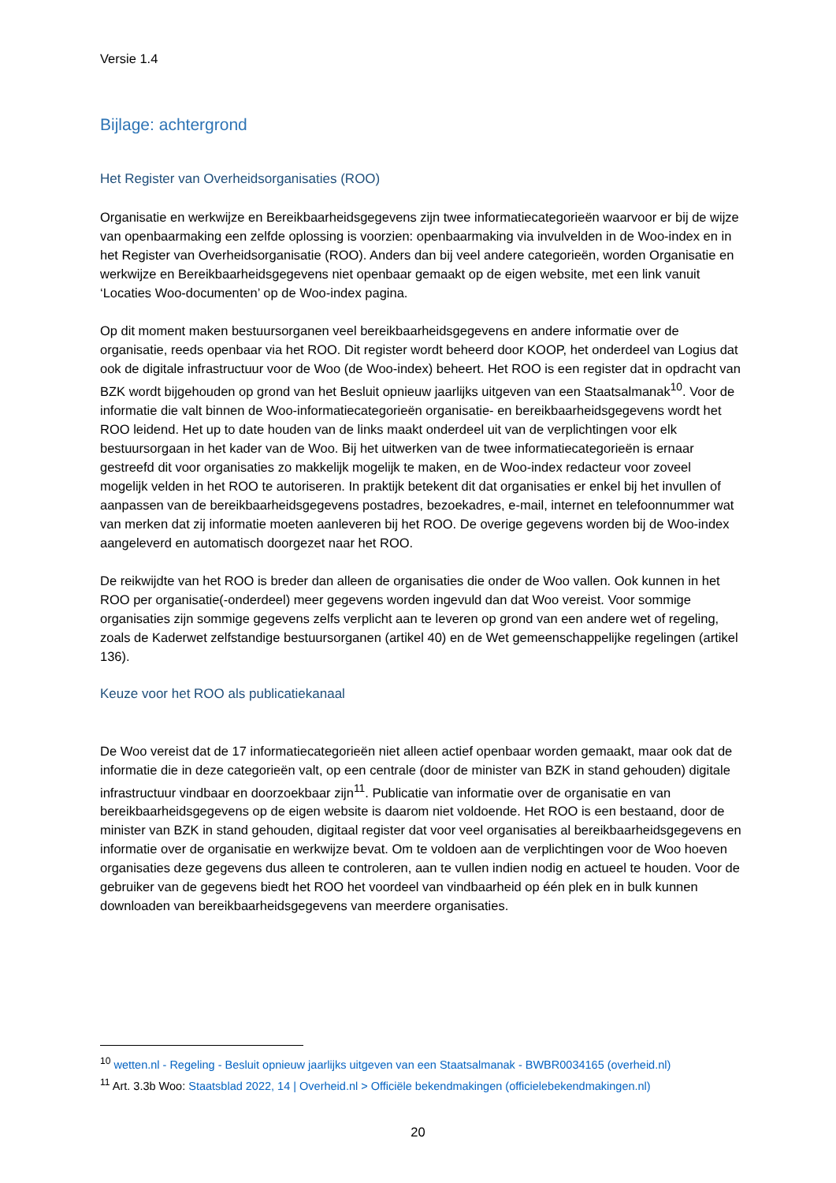Versie 1.4
Bijlage: achtergrond
Het Register van Overheidsorganisaties (ROO)
Organisatie en werkwijze en Bereikbaarheidsgegevens zijn twee informatiecategorieën waarvoor er bij de wijze van openbaarmaking een zelfde oplossing is voorzien: openbaarmaking via invulvelden in de Woo-index en in het Register van Overheidsorganisatie (ROO). Anders dan bij veel andere categorieën, worden Organisatie en werkwijze en Bereikbaarheidsgegevens niet openbaar gemaakt op de eigen website, met een link vanuit ‘Locaties Woo-documenten’ op de Woo-index pagina.
Op dit moment maken bestuursorganen veel bereikbaarheidsgegevens en andere informatie over de organisatie, reeds openbaar via het ROO. Dit register wordt beheerd door KOOP, het onderdeel van Logius dat ook de digitale infrastructuur voor de Woo (de Woo-index) beheert. Het ROO is een register dat in opdracht van BZK wordt bijgehouden op grond van het Besluit opnieuw jaarlijks uitgeven van een Staatsalmanak<sup>10</sup>. Voor de informatie die valt binnen de Woo-informatiecategorieën organisatie- en bereikbaarheidsgegevens wordt het ROO leidend. Het up to date houden van de links maakt onderdeel uit van de verplichtingen voor elk bestuursorgaan in het kader van de Woo. Bij het uitwerken van de twee informatiecategorieën is ernaar gestreefd dit voor organisaties zo makkelijk mogelijk te maken, en de Woo-index redacteur voor zoveel mogelijk velden in het ROO te autoriseren. In praktijk betekent dit dat organisaties er enkel bij het invullen of aanpassen van de bereikbaarheidsgegevens postadres, bezoekadres, e-mail, internet en telefoonnummer wat van merken dat zij informatie moeten aanleveren bij het ROO. De overige gegevens worden bij de Woo-index aangeleverd en automatisch doorgezet naar het ROO.
De reikwijdte van het ROO is breder dan alleen de organisaties die onder de Woo vallen. Ook kunnen in het ROO per organisatie(-onderdeel) meer gegevens worden ingevuld dan dat Woo vereist. Voor sommige organisaties zijn sommige gegevens zelfs verplicht aan te leveren op grond van een andere wet of regeling, zoals de Kaderwet zelfstandige bestuursorganen (artikel 40) en de Wet gemeenschappelijke regelingen (artikel 136).
Keuze voor het ROO als publicatiekanaal
De Woo vereist dat de 17 informatiecategorieën niet alleen actief openbaar worden gemaakt, maar ook dat de informatie die in deze categorieën valt, op een centrale (door de minister van BZK in stand gehouden) digitale infrastructuur vindbaar en doorzoekbaar zijn<sup>11</sup>. Publicatie van informatie over de organisatie en van bereikbaarheidsgegevens op de eigen website is daarom niet voldoende. Het ROO is een bestaand, door de minister van BZK in stand gehouden, digitaal register dat voor veel organisaties al bereikbaarheidsgegevens en informatie over de organisatie en werkwijze bevat. Om te voldoen aan de verplichtingen voor de Woo hoeven organisaties deze gegevens dus alleen te controleren, aan te vullen indien nodig en actueel te houden. Voor de gebruiker van de gegevens biedt het ROO het voordeel van vindbaarheid op één plek en in bulk kunnen downloaden van bereikbaarheidsgegevens van meerdere organisaties.
<sup>10</sup> wetten.nl - Regeling - Besluit opnieuw jaarlijks uitgeven van een Staatsalmanak - BWBR0034165 (overheid.nl)
<sup>11</sup> Art. 3.3b Woo: Staatsblad 2022, 14 | Overheid.nl > Officiële bekendmakingen (officielebekendmakingen.nl)
20